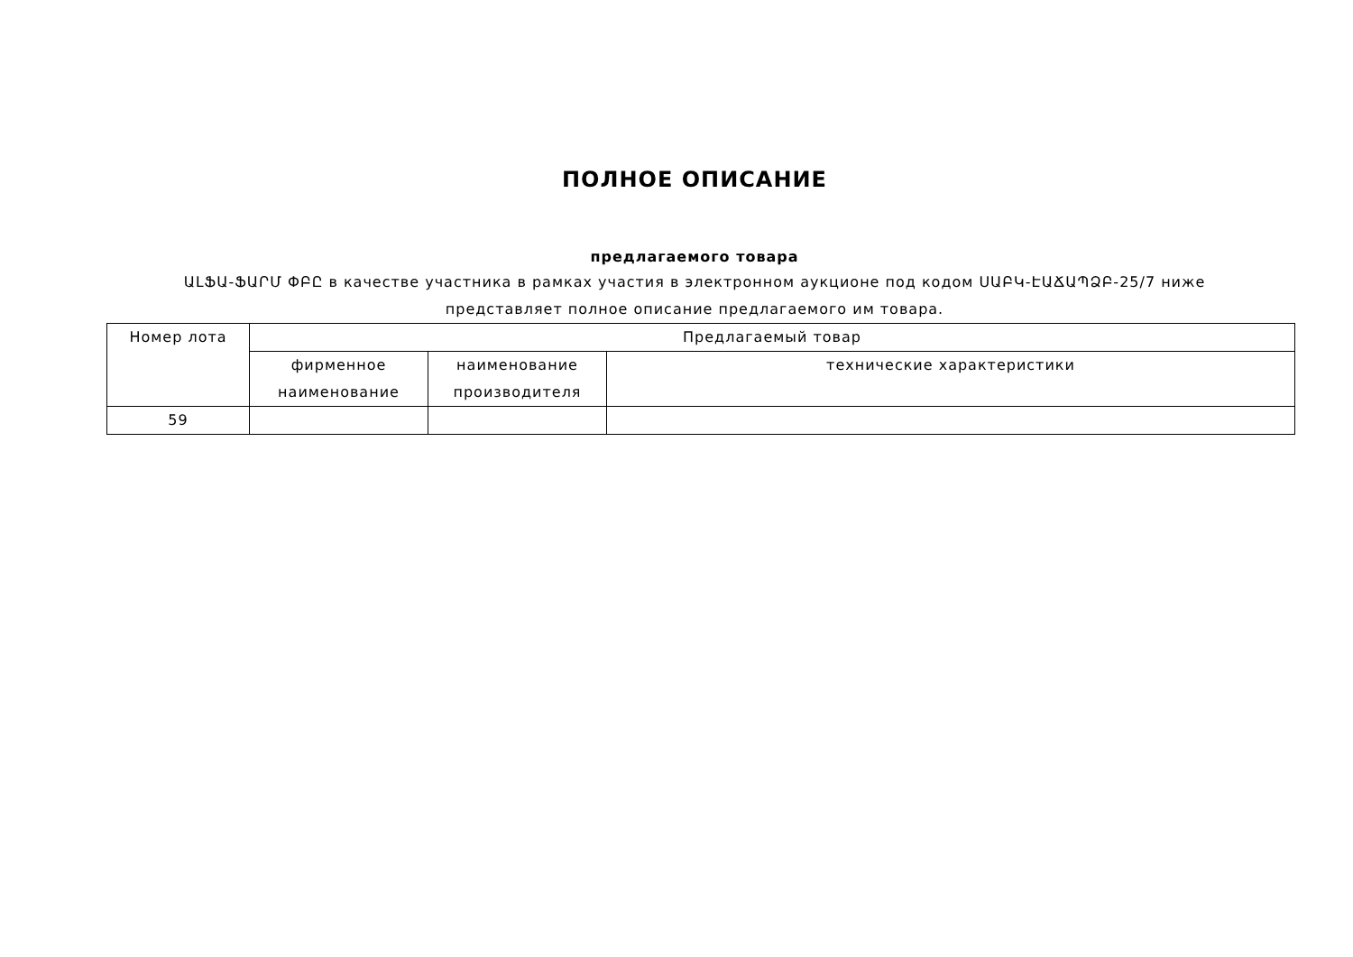ПОЛНОЕ ОПИСАНИЕ
предлагаемого товара
ԱԼՖԱ-ՖԱՐՄ ՓԲԸ в качестве участника в рамках участия в электронном аукционе под кодом ՍԱԲԿ-ԷԱՃԱՊՁԲ-25/7 ниже представляет полное описание предлагаемого им товара.
| Номер лота | Предлагаемый товар | | |
| --- | --- | --- | --- |
| | фирменное наименование | наименование производителя | технические характеристики |
| 59 | | | |